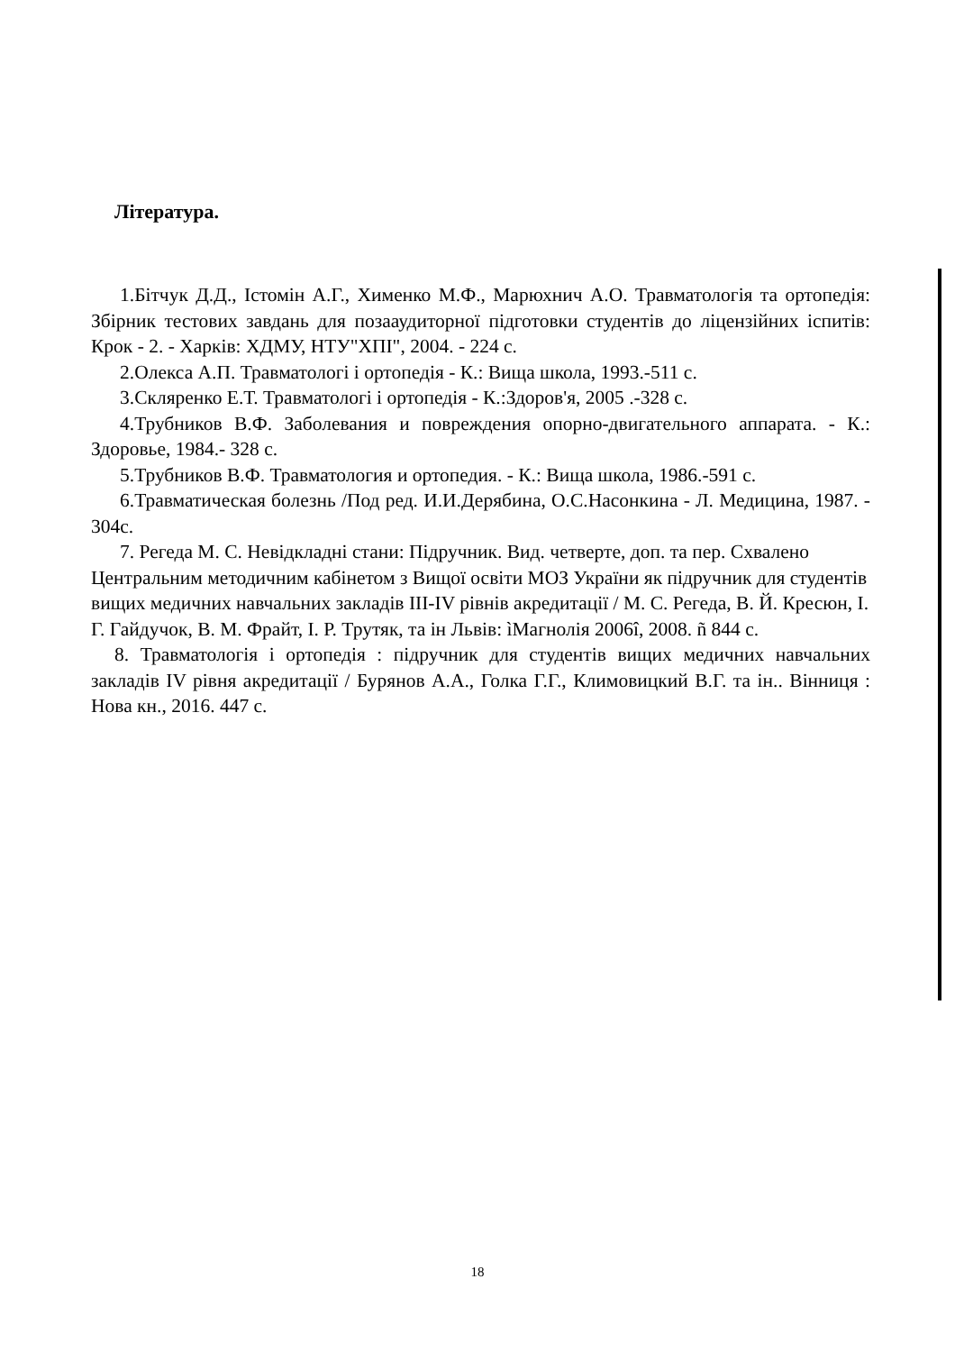Література.
1.Бітчук Д.Д., Істомін А.Г., Хименко М.Ф., Марюхнич А.О. Травматологія та ортопедія: Збірник тестових завдань для позааудиторної підготовки студентів до ліцензійних іспитів: Крок - 2. - Харків: ХДМУ, НТУ"ХПІ", 2004. - 224 с.
2.Олекса А.П. Травматологі і ортопедія - К.: Вища школа, 1993.-511 с.
3.Скляренко Е.Т. Травматологі і ортопедія - К.:Здоров'я, 2005 .-328 с.
4.Трубников В.Ф. Заболевания и повреждения опорно-двигательного аппарата. - К.: Здоровье, 1984.- 328 с.
5.Трубников В.Ф. Травматология и ортопедия. - К.: Вища школа, 1986.-591 с.
6.Травматическая болезнь /Под ред. И.И.Дерябина, О.С.Насонкина - Л. Медицина, 1987. - 304с.
7. Регеда М. С. Невідкладні стани: Підручник. Вид. четверте, доп. та пер. Схвалено Центральним методичним кабінетом з Вищої освіти МОЗ України як підручник для студентів вищих медичних навчальних закладів III-IV рівнів акредитації / М. С. Регеда, В. Й. Кресюн, І. Г. Гайдучок, В. М. Фрайт, І. Р. Трутяк, та ін Львів: ìМагнолія 2006î, 2008. ñ 844 с.
8. Травматологія і ортопедія : підручник для студентів вищих медичних навчальних закладів IV рівня акредитації / Бурянов А.А., Голка Г.Г., Климовицкий В.Г. та ін.. Вінниця : Нова кн., 2016. 447 с.
18